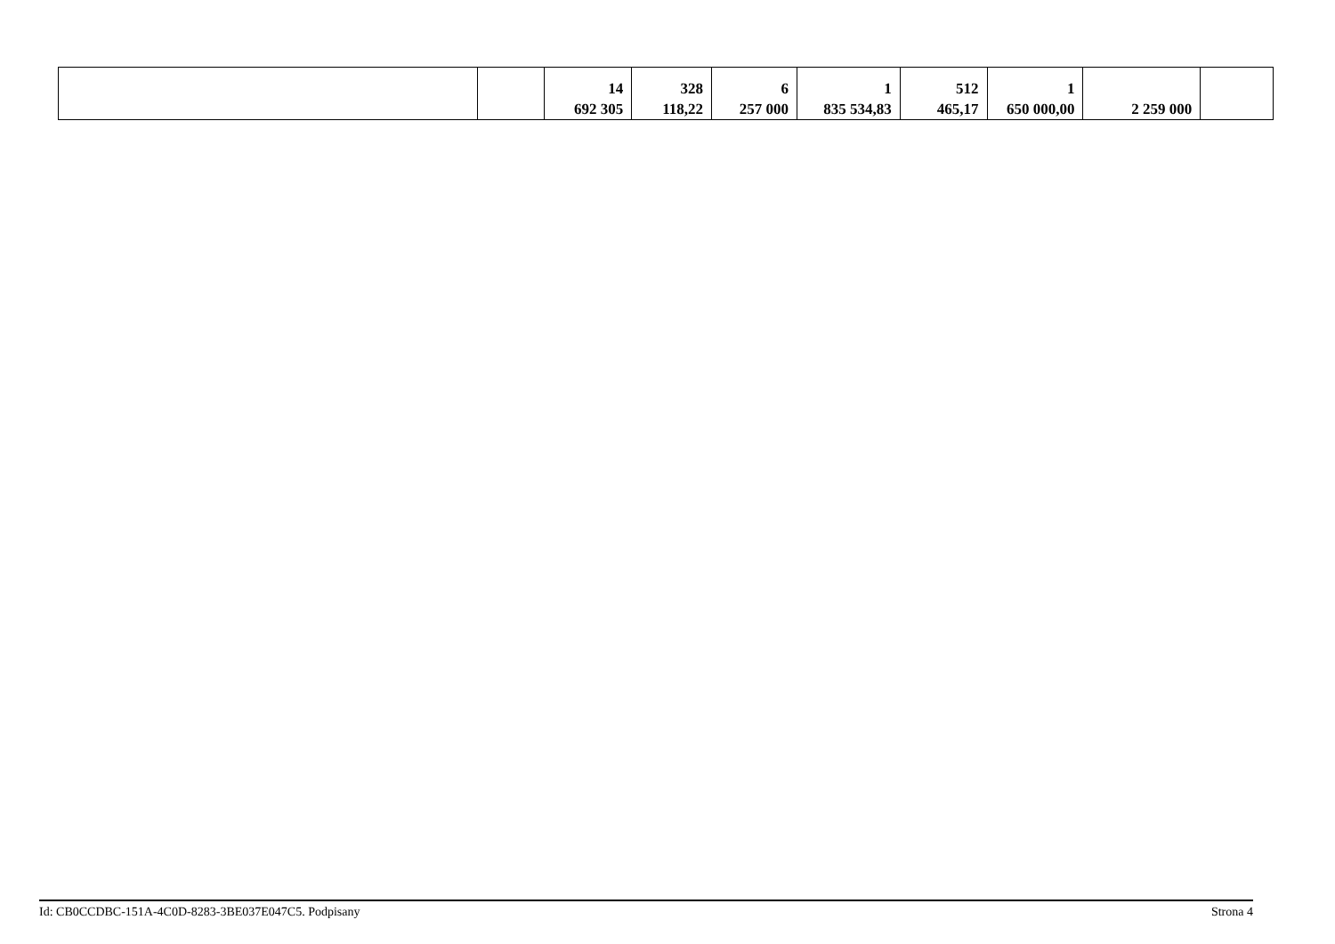| | | 14 692 305 | 328 118,22 | 6 257 000 | 1 835 534,83 | 512 465,17 | 1 650 000,00 | 2 259 000 | |
Id: CB0CCDBC-151A-4C0D-8283-3BE037E047C5. Podpisany Strona 4